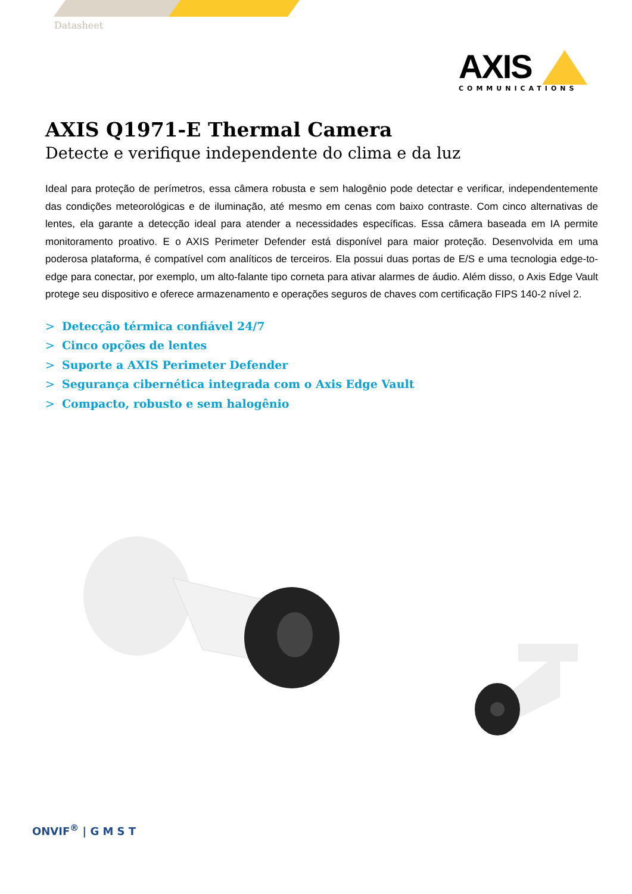Datasheet
AXIS
COMMUNICATIONS
AXIS Q1971-E Thermal Camera
Detecte e verifique independente do clima e da luz
Ideal para proteção de perímetros, essa câmera robusta e sem halogênio pode detectar e verificar, independentemente das condições meteorológicas e de iluminação, até mesmo em cenas com baixo contraste. Com cinco alternativas de lentes, ela garante a detecção ideal para atender a necessidades específicas. Essa câmera baseada em IA permite monitoramento proativo. E o AXIS Perimeter Defender está disponível para maior proteção. Desenvolvida em uma poderosa plataforma, é compatível com analíticos de terceiros. Ela possui duas portas de E/S e uma tecnologia edge-to-edge para conectar, por exemplo, um alto-falante tipo corneta para ativar alarmes de áudio. Além disso, o Axis Edge Vault protege seu dispositivo e oferece armazenamento e operações seguros de chaves com certificação FIPS 140-2 nível 2.
> Detecção térmica confiável 24/7
> Cinco opções de lentes
> Suporte a AXIS Perimeter Defender
> Segurança cibernética integrada com o Axis Edge Vault
> Compacto, robusto e sem halogênio
ONVIF<sup>®</sup> | G M S T